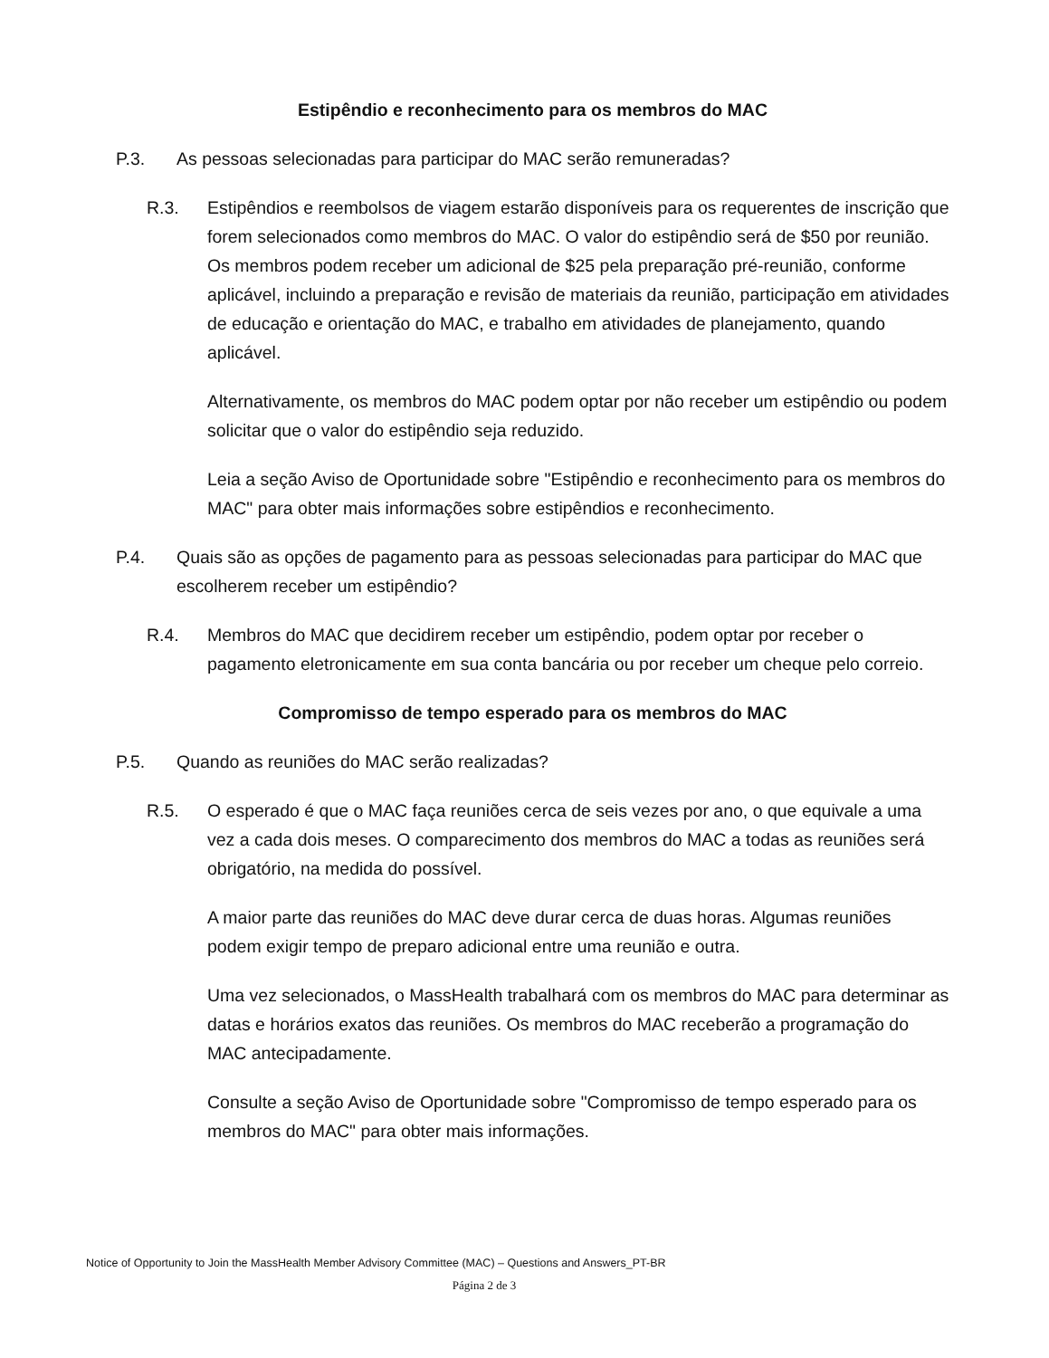Estipêndio e reconhecimento para os membros do MAC
P.3. As pessoas selecionadas para participar do MAC serão remuneradas?
R.3. Estipêndios e reembolsos de viagem estarão disponíveis para os requerentes de inscrição que forem selecionados como membros do MAC. O valor do estipêndio será de $50 por reunião. Os membros podem receber um adicional de $25 pela preparação pré-reunião, conforme aplicável, incluindo a preparação e revisão de materiais da reunião, participação em atividades de educação e orientação do MAC, e trabalho em atividades de planejamento, quando aplicável.
Alternativamente, os membros do MAC podem optar por não receber um estipêndio ou podem solicitar que o valor do estipêndio seja reduzido.
Leia a seção Aviso de Oportunidade sobre "Estipêndio e reconhecimento para os membros do MAC" para obter mais informações sobre estipêndios e reconhecimento.
P.4. Quais são as opções de pagamento para as pessoas selecionadas para participar do MAC que escolherem receber um estipêndio?
R.4. Membros do MAC que decidirem receber um estipêndio, podem optar por receber o pagamento eletronicamente em sua conta bancária ou por receber um cheque pelo correio.
Compromisso de tempo esperado para os membros do MAC
P.5. Quando as reuniões do MAC serão realizadas?
R.5. O esperado é que o MAC faça reuniões cerca de seis vezes por ano, o que equivale a uma vez a cada dois meses. O comparecimento dos membros do MAC a todas as reuniões será obrigatório, na medida do possível.
A maior parte das reuniões do MAC deve durar cerca de duas horas. Algumas reuniões podem exigir tempo de preparo adicional entre uma reunião e outra.
Uma vez selecionados, o MassHealth trabalhará com os membros do MAC para determinar as datas e horários exatos das reuniões. Os membros do MAC receberão a programação do MAC antecipadamente.
Consulte a seção Aviso de Oportunidade sobre "Compromisso de tempo esperado para os membros do MAC" para obter mais informações.
Notice of Opportunity to Join the MassHealth Member Advisory Committee (MAC) – Questions and Answers_PT-BR
Página 2 de 3